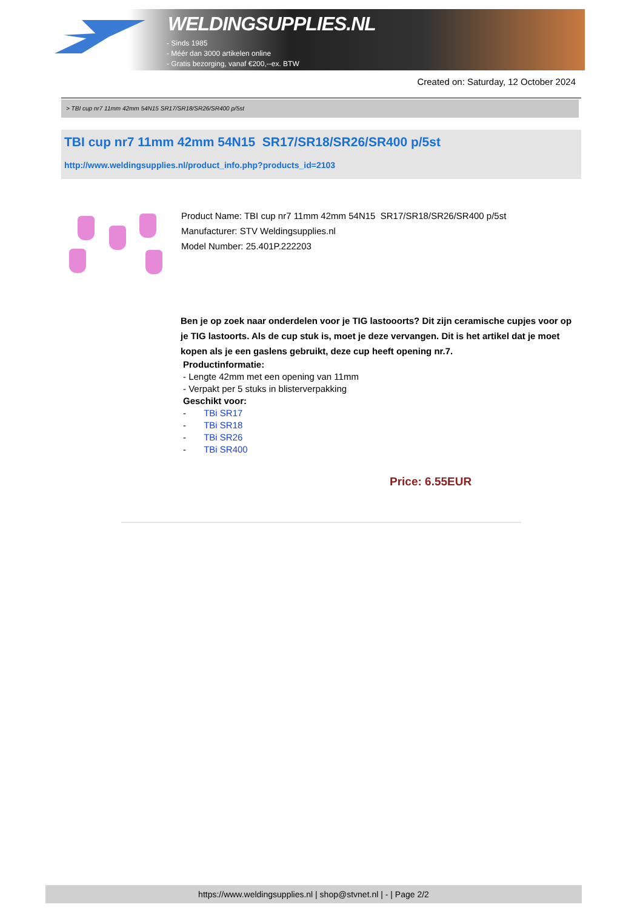WELDINGSUPPLIES.NL
- Sinds 1985
- Méér dan 3000 artikelen online
- Gratis bezorging, vanaf €200,--ex. BTW
Created on: Saturday, 12 October 2024
> TBI cup nr7 11mm 42mm 54N15 SR17/SR18/SR26/SR400 p/5st
TBI cup nr7 11mm 42mm 54N15 SR17/SR18/SR26/SR400 p/5st
http://www.weldingsupplies.nl/product_info.php?products_id=2103
Product Name: TBI cup nr7 11mm 42mm 54N15 SR17/SR18/SR26/SR400 p/5st
Manufacturer: STV Weldingsupplies.nl
Model Number: 25.401P.222203
Ben je op zoek naar onderdelen voor je TIG lastooorts? Dit zijn ceramische cupjes voor op je TIG lastoorts. Als de cup stuk is, moet je deze vervangen. Dit is het artikel dat je moet kopen als je een gaslens gebruikt, deze cup heeft opening nr.7.
Productinformatie:
- Lengte 42mm met een opening van 11mm
- Verpakt per 5 stuks in blisterverpakking
Geschikt voor:
- TBi SR17
- TBi SR18
- TBi SR26
- TBi SR400
Price: 6.55EUR
https://www.weldingsupplies.nl | shop@stvnet.nl | - | Page 2/2